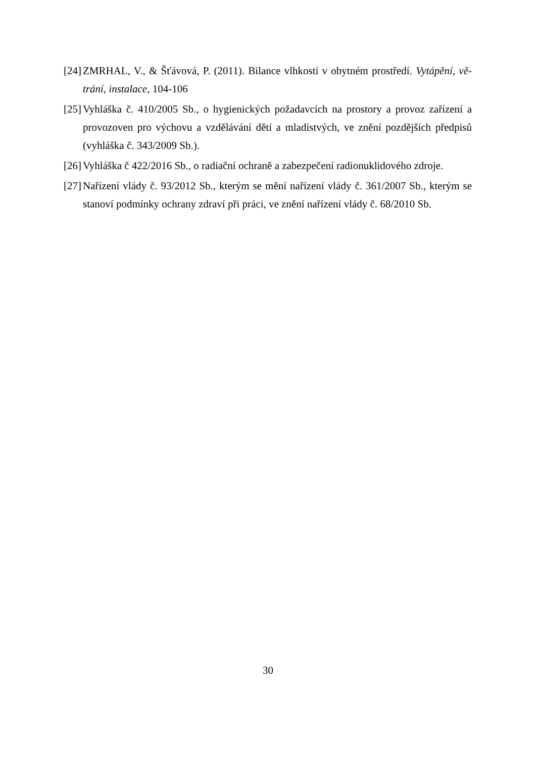[24] ZMRHAL, V., & Šťávová, P. (2011). Bilance vlhkosti v obytném prostředí. Vytápění, vě-trání, instalace, 104-106
[25] Vyhláška č. 410/2005 Sb., o hygienických požadavcích na prostory a provoz zařízení a provozoven pro výchovu a vzdělávání dětí a mladistvých, ve znění pozdějších předpisů (vyhláška č. 343/2009 Sb.).
[26] Vyhláška č 422/2016 Sb., o radiační ochraně a zabezpečení radionuklidového zdroje.
[27] Nařízení vlády č. 93/2012 Sb., kterým se mění nařízení vlády č. 361/2007 Sb., kterým se stanoví podmínky ochrany zdraví při práci, ve znění nařízení vlády č. 68/2010 Sb.
30